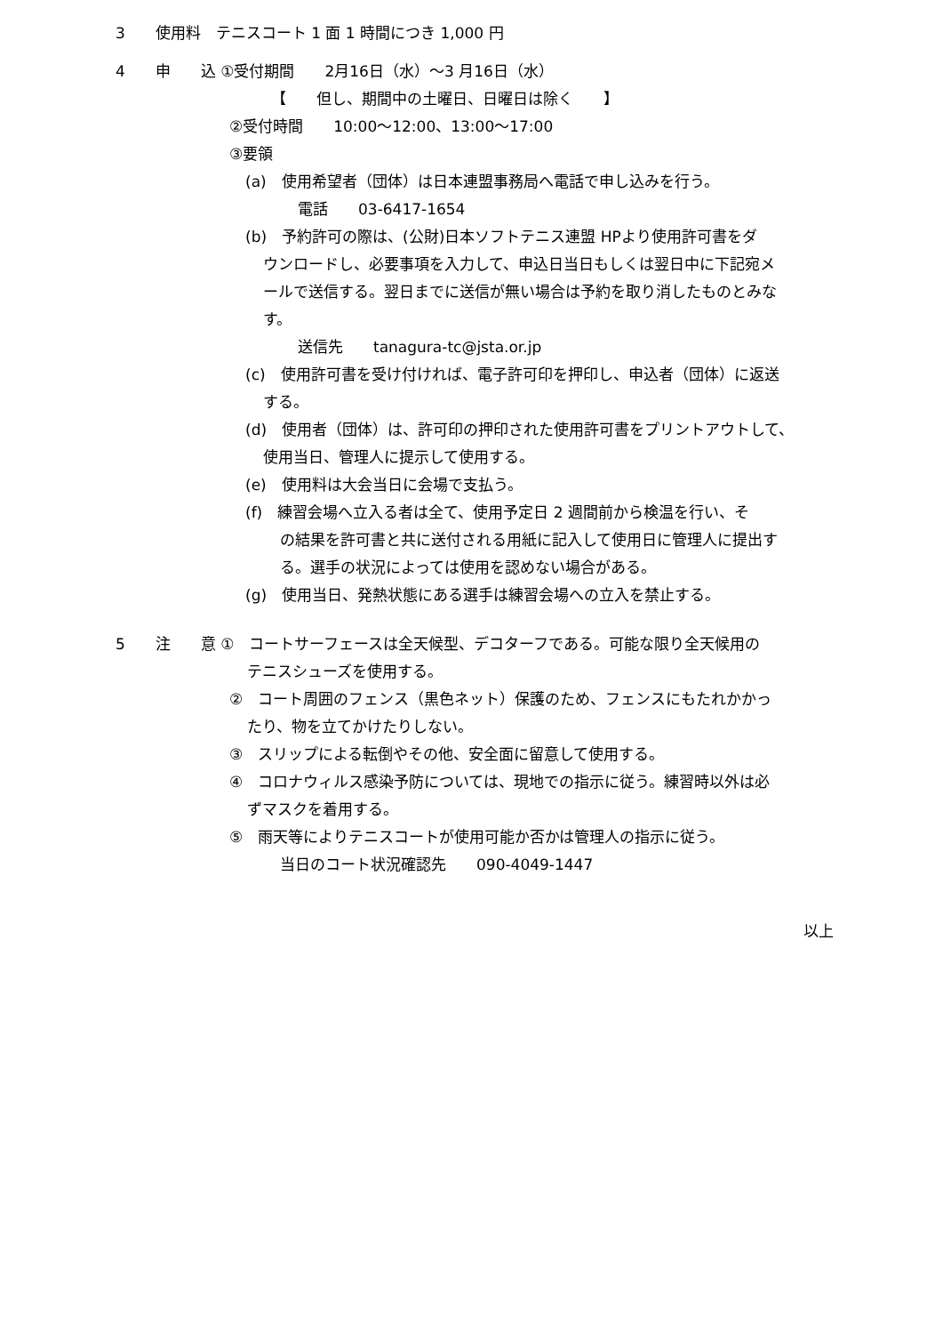3　　使用料　テニスコート 1 面 1 時間につき 1,000 円
4　　申　　込 ①受付期間　　2月16日（水）～3 月16日（水）
【　　但し、期間中の土曜日、日曜日は除く　　】
②受付時間　　10:00～12:00、13:00～17:00
③要領
(a)　使用希望者（団体）は日本連盟事務局へ電話で申し込みを行う。
電話　　03-6417-1654
(b)　予約許可の際は、(公財)日本ソフトテニス連盟 HPより使用許可書をダ
ウンロードし、必要事項を入力して、申込日当日もしくは翌日中に下記宛メ
ールで送信する。翌日までに送信が無い場合は予約を取り消したものとみな
す。
送信先　　tanagura-tc@jsta.or.jp
(c)　使用許可書を受け付ければ、電子許可印を押印し、申込者（団体）に返送
する。
(d)　使用者（団体）は、許可印の押印された使用許可書をプリントアウトして、
使用当日、管理人に提示して使用する。
(e)　使用料は大会当日に会場で支払う。
(f)　練習会場へ立入る者は全て、使用予定日 2 週間前から検温を行い、そ
の結果を許可書と共に送付される用紙に記入して使用日に管理人に提出す
る。選手の状況によっては使用を認めない場合がある。
(g)　使用当日、発熱状態にある選手は練習会場への立入を禁止する。
5　　注　　意 ①　コートサーフェースは全天候型、デコターフである。可能な限り全天候用の
テニスシューズを使用する。
②　コート周囲のフェンス（黒色ネット）保護のため、フェンスにもたれかかっ
たり、物を立てかけたりしない。
③　スリップによる転倒やその他、安全面に留意して使用する。
④　コロナウィルス感染予防については、現地での指示に従う。練習時以外は必
ずマスクを着用する。
⑤　雨天等によりテニスコートが使用可能か否かは管理人の指示に従う。
当日のコート状況確認先　　090-4049-1447
以上